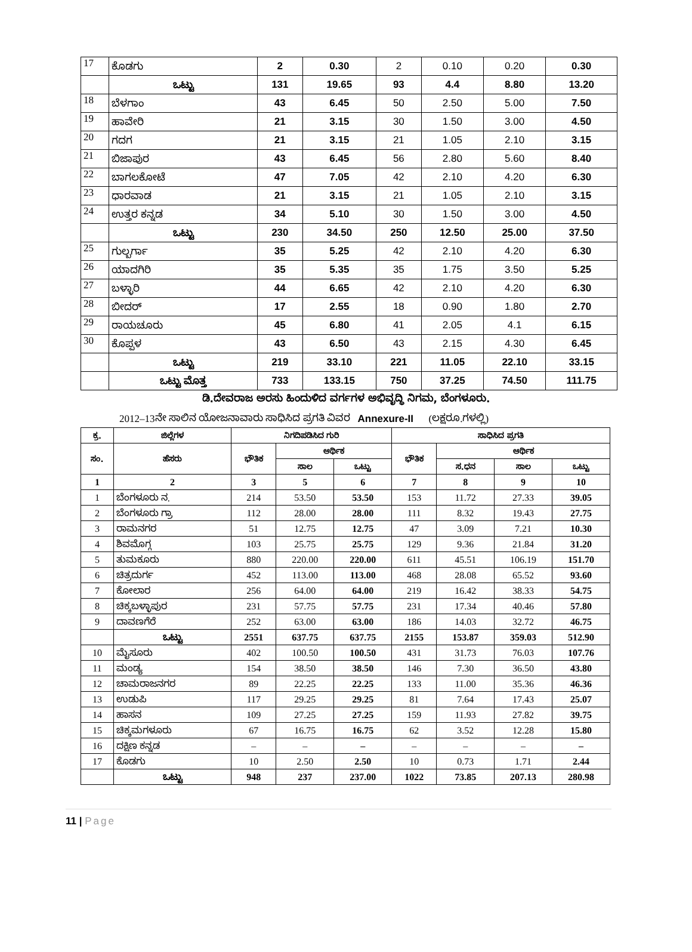| 17 | ಕೊಡಗು | 2 | 0.30 | 2 | 0.10 | 0.20 | 0.30 |
| | ಒಟ್ಟು | 131 | 19.65 | 93 | 4.4 | 8.80 | 13.20 |
| 18 | ಬೆಳಗಾಂ | 43 | 6.45 | 50 | 2.50 | 5.00 | 7.50 |
| 19 | ಹಾವೇರಿ | 21 | 3.15 | 30 | 1.50 | 3.00 | 4.50 |
| 20 | ಗದಗ | 21 | 3.15 | 21 | 1.05 | 2.10 | 3.15 |
| 21 | ಬಿಜಾಪುರ | 43 | 6.45 | 56 | 2.80 | 5.60 | 8.40 |
| 22 | ಬಾಗಲಕೋಟೆ | 47 | 7.05 | 42 | 2.10 | 4.20 | 6.30 |
| 23 | ಧಾರವಾಡ | 21 | 3.15 | 21 | 1.05 | 2.10 | 3.15 |
| 24 | ಉತ್ತರ ಕನ್ನಡ | 34 | 5.10 | 30 | 1.50 | 3.00 | 4.50 |
| | ಒಟ್ಟು | 230 | 34.50 | 250 | 12.50 | 25.00 | 37.50 |
| 25 | ಗುಲ್ಬರ್ಗಾ | 35 | 5.25 | 42 | 2.10 | 4.20 | 6.30 |
| 26 | ಯಾದಗಿರಿ | 35 | 5.35 | 35 | 1.75 | 3.50 | 5.25 |
| 27 | ಬಳ್ಳಾರಿ | 44 | 6.65 | 42 | 2.10 | 4.20 | 6.30 |
| 28 | ಬೀದರ್ | 17 | 2.55 | 18 | 0.90 | 1.80 | 2.70 |
| 29 | ರಾಯಚೂರು | 45 | 6.80 | 41 | 2.05 | 4.1 | 6.15 |
| 30 | ಕೊಪ್ಪಳ | 43 | 6.50 | 43 | 2.15 | 4.30 | 6.45 |
| | ಒಟ್ಟು | 219 | 33.10 | 221 | 11.05 | 22.10 | 33.15 |
| | ಒಟ್ಟು ಮೊತ್ತ | 733 | 133.15 | 750 | 37.25 | 74.50 | 111.75 |
ಡಿ.ದೇವರಾಜ ಅರಸು ಹಿಂದುಳಿದ ವರ್ಗಗಳ ಅಭಿವೃದ್ಧಿ ನಿಗಮ, ಬೆಂಗಳೂರು.
2012–13ನೇ ಸಾಲಿನ ಯೋಜನಾವಾರು ಸಾಧಿಸಿದ ಪ್ರಗತಿ ವಿವರ Annexure-II (ಲಕ್ಷರೂ.ಗಳಲ್ಲಿ)
| ಕ್ರ. | ಜಿಲ್ಲೆಗಳ | ನಿಗದಿಪಡಿಸಿದ ಗುರಿ | | | ಸಾಧಿಸಿದ ಪ್ರಗತಿ | | | |
| --- | --- | --- | --- | --- | --- | --- | --- | --- |
| ಸಂ. | ಹೆಸರು | ಭೌತಿಕ | ಆರ್ಥಿಕ | | ಭೌತಿಕ | ಆರ್ಥಿಕ | | |
| | | | ಸಾಲ | ಒಟ್ಟು | | ಸ.ಧನ | ಸಾಲ | ಒಟ್ಟು |
| 1 | 2 | 3 | 5 | 6 | 7 | 8 | 9 | 10 |
| 1 | ಬೆಂಗಳೂರು ನ. | 214 | 53.50 | 53.50 | 153 | 11.72 | 27.33 | 39.05 |
| 2 | ಬೆಂಗಳೂರು ಗ್ರಾ | 112 | 28.00 | 28.00 | 111 | 8.32 | 19.43 | 27.75 |
| 3 | ರಾಮನಗರ | 51 | 12.75 | 12.75 | 47 | 3.09 | 7.21 | 10.30 |
| 4 | ಶಿವಮೊಗ್ಗ | 103 | 25.75 | 25.75 | 129 | 9.36 | 21.84 | 31.20 |
| 5 | ತುಮಕೂರು | 880 | 220.00 | 220.00 | 611 | 45.51 | 106.19 | 151.70 |
| 6 | ಚಿತ್ರದುರ್ಗ | 452 | 113.00 | 113.00 | 468 | 28.08 | 65.52 | 93.60 |
| 7 | ಕೋಲಾರ | 256 | 64.00 | 64.00 | 219 | 16.42 | 38.33 | 54.75 |
| 8 | ಚಿಕ್ಕಬಳ್ಳಾಪುರ | 231 | 57.75 | 57.75 | 231 | 17.34 | 40.46 | 57.80 |
| 9 | ದಾವಣಗೆರೆ | 252 | 63.00 | 63.00 | 186 | 14.03 | 32.72 | 46.75 |
| | ಒಟ್ಟು | 2551 | 637.75 | 637.75 | 2155 | 153.87 | 359.03 | 512.90 |
| 10 | ಮೈಸೂರು | 402 | 100.50 | 100.50 | 431 | 31.73 | 76.03 | 107.76 |
| 11 | ಮಂಡ್ಯ | 154 | 38.50 | 38.50 | 146 | 7.30 | 36.50 | 43.80 |
| 12 | ಚಾಮರಾಜನಗರ | 89 | 22.25 | 22.25 | 133 | 11.00 | 35.36 | 46.36 |
| 13 | ಉಡುಪಿ | 117 | 29.25 | 29.25 | 81 | 7.64 | 17.43 | 25.07 |
| 14 | ಹಾಸನ | 109 | 27.25 | 27.25 | 159 | 11.93 | 27.82 | 39.75 |
| 15 | ಚಿಕ್ಕಮಗಳೂರು | 67 | 16.75 | 16.75 | 62 | 3.52 | 12.28 | 15.80 |
| 16 | ದಕ್ಷಿಣ ಕನ್ನಡ | – | – | – | – | – | – | – |
| 17 | ಕೊಡಗು | 10 | 2.50 | 2.50 | 10 | 0.73 | 1.71 | 2.44 |
| | ಒಟ್ಟು | 948 | 237 | 237.00 | 1022 | 73.85 | 207.13 | 280.98 |
11 | Page